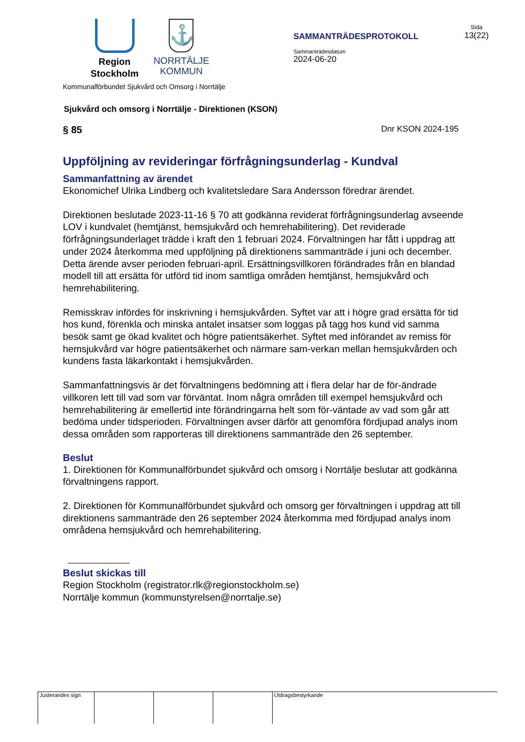Region
Stockholm
⚓
NORRTÄLJE
KOMMUN
SAMMANTRÄDESPROTOKOLL
Sammanträdesdatum
2024-06-20
Sida
13(22)
Kommunalförbundet Sjukvård och Omsorg i Norrtälje
Sjukvård och omsorg i Norrtälje - Direktionen (KSON)
§ 85 Dnr KSON 2024-195
Uppföljning av revideringar förfrågningsunderlag - Kundval
Sammanfattning av ärendet
Ekonomichef Ulrika Lindberg och kvalitetsledare Sara Andersson föredrar ärendet.
Direktionen beslutade 2023-11-16 § 70 att godkänna reviderat förfrågningsunderlag avseende LOV i kundvalet (hemtjänst, hemsjukvård och hemrehabilitering). Det reviderade förfrågningsunderlaget trädde i kraft den 1 februari 2024. Förvaltningen har fått i uppdrag att under 2024 återkomma med uppföljning på direktionens sammanträde i juni och december. Detta ärende avser perioden februari-april. Ersättningsvillkoren förändrades från en blandad modell till att ersätta för utförd tid inom samtliga områden hemtjänst, hemsjukvård och hemrehabilitering.
Remisskrav infördes för inskrivning i hemsjukvården. Syftet var att i högre grad ersätta för tid hos kund, förenkla och minska antalet insatser som loggas på tagg hos kund vid samma besök samt ge ökad kvalitet och högre patientsäkerhet. Syftet med införandet av remiss för hemsjukvård var högre patientsäkerhet och närmare sam-verkan mellan hemsjukvården och kundens fasta läkarkontakt i hemsjukvården.
Sammanfattningsvis är det förvaltningens bedömning att i flera delar har de för-ändrade villkoren lett till vad som var förväntat. Inom några områden till exempel hemsjukvård och hemrehabilitering är emellertid inte förändringarna helt som för-väntade av vad som går att bedöma under tidsperioden. Förvaltningen avser därför att genomföra fördjupad analys inom dessa områden som rapporteras till direktionens sammanträde den 26 september.
Beslut
1. Direktionen för Kommunalförbundet sjukvård och omsorg i Norrtälje beslutar att godkänna förvaltningens rapport.
2. Direktionen för Kommunalförbundet sjukvård och omsorg ger förvaltningen i uppdrag att till direktionens sammanträde den 26 september 2024 återkomma med fördjupad analys inom områdena hemsjukvård och hemrehabilitering.
Beslut skickas till
Region Stockholm (registrator.rlk@regionstockholm.se)
Norrtälje kommun (kommunstyrelsen@norrtalje.se)
Justerandes sign Utdragsbestyrkande